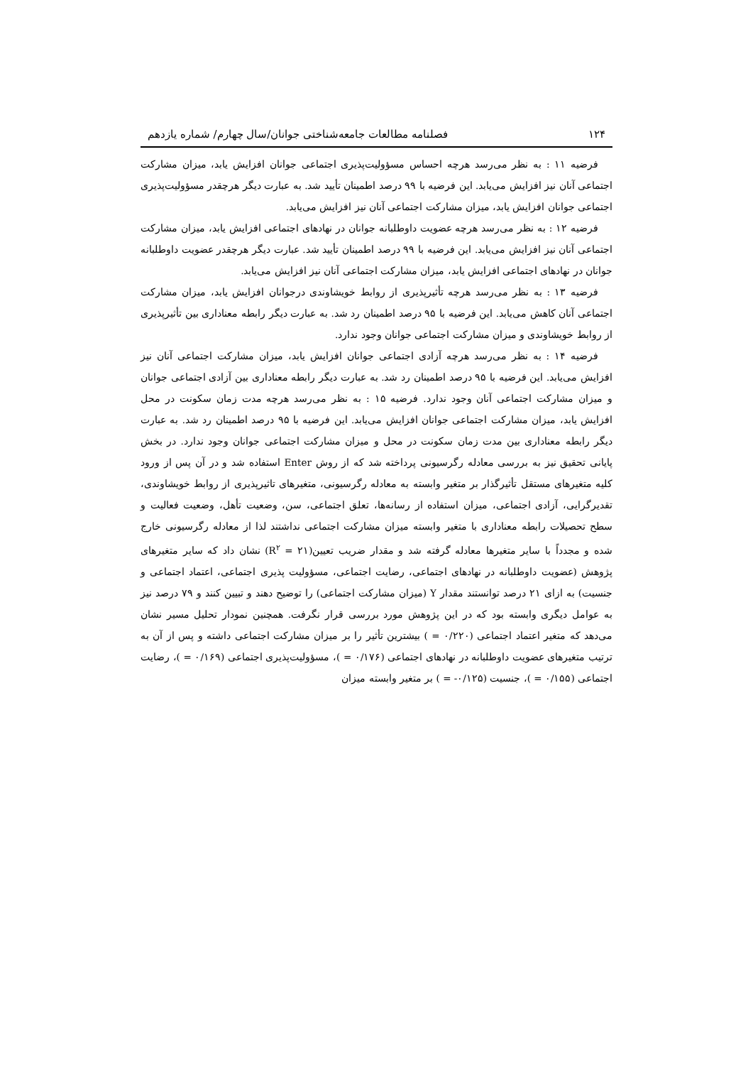۱۲۴ فصلنامه مطالعات جامعه‌شناختی جوانان/سال چهارم/ شماره یازدهم
فرضیه ۱۱ : به نظر می‌رسد هرچه احساس مسؤولیت‌پذیری اجتماعی جوانان افزایش یابد، میزان مشارکت اجتماعی آنان نیز افزایش می‌یابد. این فرضیه با ۹۹ درصد اطمینان تأیید شد. به عبارت دیگر هرچقدر مسؤولیت‌پذیری اجتماعی جوانان افزایش یابد، میزان مشارکت اجتماعی آنان نیز افزایش می‌یابد.
فرضیه ۱۲ : به نظر می‌رسد هرچه عضویت داوطلبانه جوانان در نهادهای اجتماعی افزایش یابد، میزان مشارکت اجتماعی آنان نیز افزایش می‌یابد. این فرضیه با ۹۹ درصد اطمینان تأیید شد. عبارت دیگر هرچقدر عضویت داوطلبانه جوانان در نهادهای اجتماعی افزایش یابد، میزان مشارکت اجتماعی آنان نیز افزایش می‌یابد.
فرضیه ۱۳ : به نظر می‌رسد هرچه تأثیرپذیری از روابط خویشاوندی درجوانان افزایش یابد، میزان مشارکت اجتماعی آنان کاهش می‌یابد. این فرضیه با ۹۵ درصد اطمینان رد شد. به عبارت دیگر رابطه معناداری بین تأثیرپذیری از روابط خویشاوندی و میزان مشارکت اجتماعی جوانان وجود ندارد.
فرضیه ۱۴ : به نظر می‌رسد هرچه آزادی اجتماعی جوانان افزایش یابد، میزان مشارکت اجتماعی آنان نیز افزایش می‌یابد. این فرضیه با ۹۵ درصد اطمینان رد شد. به عبارت دیگر رابطه معناداری بین آزادی اجتماعی جوانان و میزان مشارکت اجتماعی آنان وجود ندارد. فرضیه ۱۵ : به نظر می‌رسد هرچه مدت زمان سکونت در محل افزایش یابد، میزان مشارکت اجتماعی جوانان افزایش می‌یابد. این فرضیه با ۹۵ درصد اطمینان رد شد. به عبارت دیگر رابطه معناداری بین مدت زمان سکونت در محل و میزان مشارکت اجتماعی جوانان وجود ندارد. در بخش پایانی تحقیق نیز به بررسی معادله رگرسیونی پرداخته شد که از روش Enter استفاده شد و در آن پس از ورود کلیه متغیرهای مستقل تأثیرگذار بر متغیر وابسته به معادله رگرسیونی، متغیرهای تاثیرپذیری از روابط خویشاوندی، تقدیرگرایی، آزادی اجتماعی، میزان استفاده از رسانه‌ها، تعلق اجتماعی، سن، وضعیت تأهل، وضعیت فعالیت و سطح تحصیلات رابطه معناداری با متغیر وابسته میزان مشارکت اجتماعی نداشتند لذا از معادله رگرسیونی خارج شده و مجدداً با سایر متغیرها معادله گرفته شد و مقدار ضریب تعیین(R<sup>۲</sup> = ۲۱) نشان داد که سایر متغیرهای پژوهش (عضویت داوطلبانه در نهادهای اجتماعی، رضایت اجتماعی، مسؤولیت پذیری اجتماعی، اعتماد اجتماعی و جنسیت) به ازای ۲۱ درصد توانستند مقدار Y (میزان مشارکت اجتماعی) را توضیح دهند و تبیین کنند و ۷۹ درصد نیز به عوامل دیگری وابسته بود که در این پژوهش مورد بررسی قرار نگرفت. همچنین نمودار تحلیل مسیر نشان می‌دهد که متغیر اعتماد اجتماعی (۰/۲۲۰ = ) بیشترین تأثیر را بر میزان مشارکت اجتماعی داشته و پس از آن به ترتیب متغیرهای عضویت داوطلبانه در نهادهای اجتماعی (۰/۱۷۶ = )، مسؤولیت‌پذیری اجتماعی (۰/۱۶۹ = )، رضایت اجتماعی (۰/۱۵۵ = )، جنسیت (۰/۱۲۵- = ) بر متغیر وابسته میزان